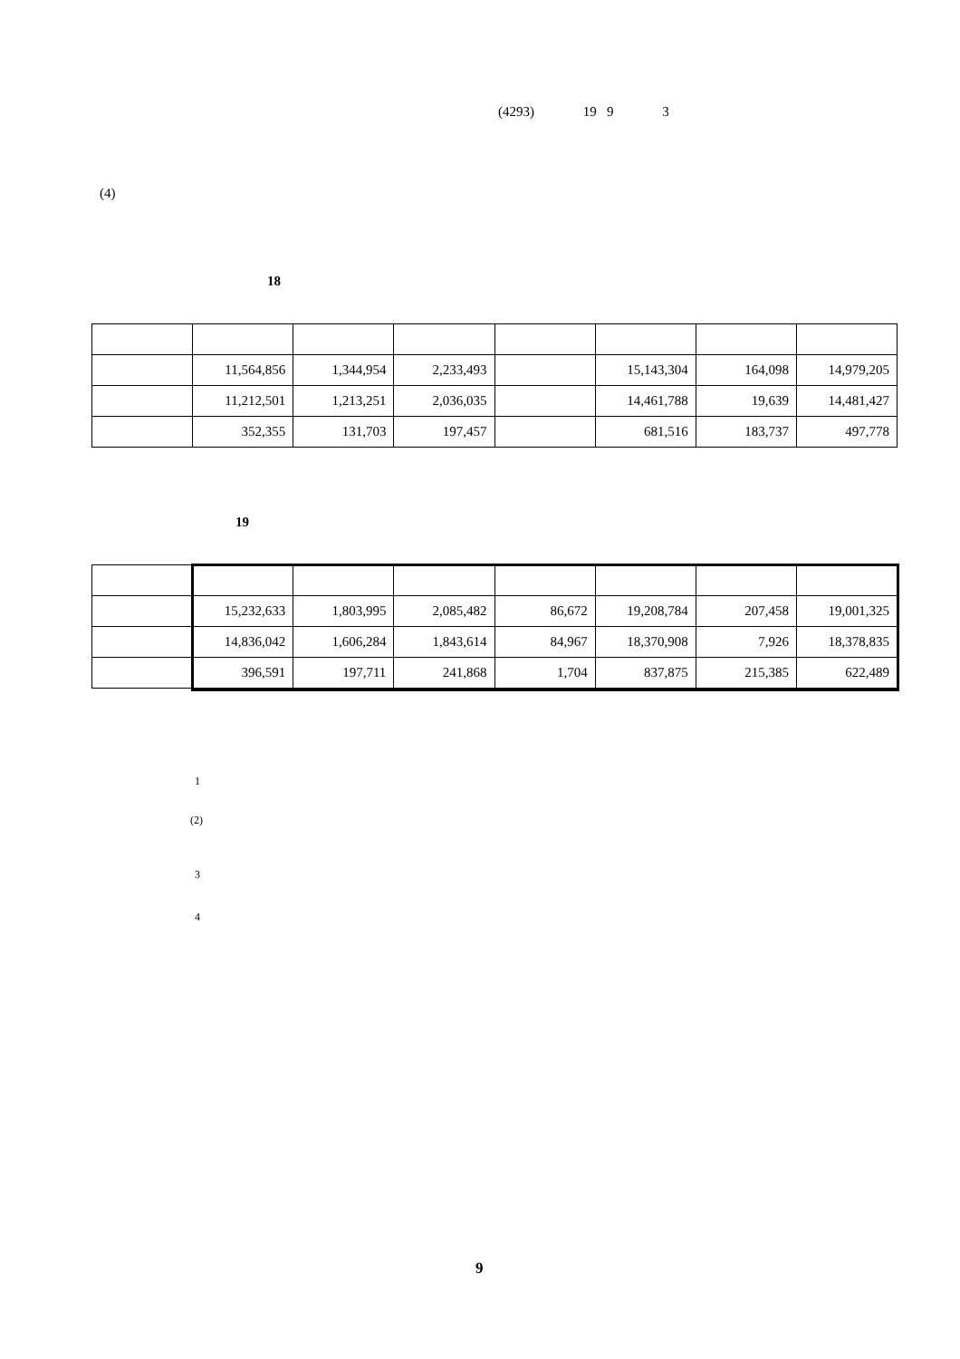(4293) 19 9 3
(4)
18
| | 11,564,856 | 1,344,954 | 2,233,493 | | 15,143,304 | 164,098 | 14,979,205 |
| | 11,212,501 | 1,213,251 | 2,036,035 | | 14,461,788 | 19,639 | 14,481,427 |
| | 352,355 | 131,703 | 197,457 | | 681,516 | 183,737 | 497,778 |
19
| | 15,232,633 | 1,803,995 | 2,085,482 | 86,672 | 19,208,784 | 207,458 | 19,001,325 |
| | 14,836,042 | 1,606,284 | 1,843,614 | 84,967 | 18,370,908 | 7,926 | 18,378,835 |
| | 396,591 | 197,711 | 241,868 | 1,704 | 837,875 | 215,385 | 622,489 |
1
(2)
3
4
9